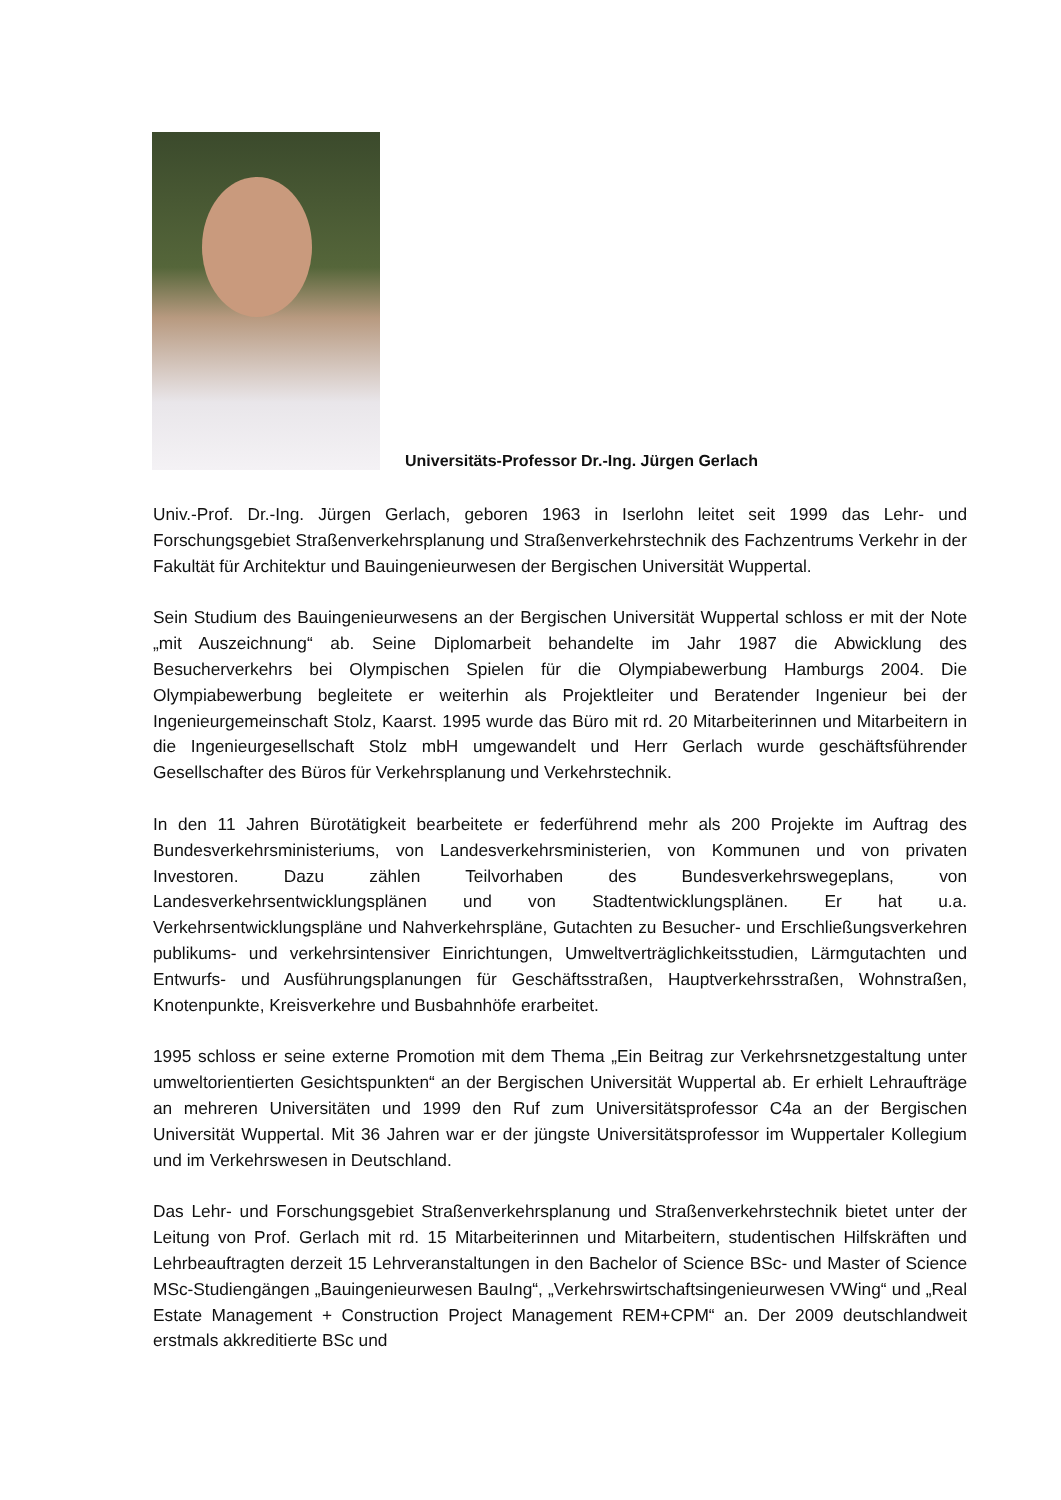Universitäts-Professor Dr.-Ing. Jürgen Gerlach
Univ.-Prof. Dr.-Ing. Jürgen Gerlach, geboren 1963 in Iserlohn leitet seit 1999 das Lehr- und Forschungsgebiet Straßenverkehrsplanung und Straßenverkehrstechnik des Fachzentrums Verkehr in der Fakultät für Architektur und Bauingenieurwesen der Bergischen Universität Wuppertal.
Sein Studium des Bauingenieurwesens an der Bergischen Universität Wuppertal schloss er mit der Note „mit Auszeichnung“ ab. Seine Diplomarbeit behandelte im Jahr 1987 die Abwicklung des Besucherverkehrs bei Olympischen Spielen für die Olympiabewerbung Hamburgs 2004. Die Olympiabewerbung begleitete er weiterhin als Projektleiter und Beratender Ingenieur bei der Ingenieurgemeinschaft Stolz, Kaarst. 1995 wurde das Büro mit rd. 20 Mitarbeiterinnen und Mitarbeitern in die Ingenieurgesellschaft Stolz mbH umgewandelt und Herr Gerlach wurde geschäftsführender Gesellschafter des Büros für Verkehrsplanung und Verkehrstechnik.
In den 11 Jahren Bürotätigkeit bearbeitete er federführend mehr als 200 Projekte im Auftrag des Bundesverkehrsministeriums, von Landesverkehrsministerien, von Kommunen und von privaten Investoren. Dazu zählen Teilvorhaben des Bundesverkehrswegeplans, von Landesverkehrsentwicklungsplänen und von Stadtentwicklungsplänen. Er hat u.a. Verkehrsentwicklungspläne und Nahverkehrspläne, Gutachten zu Besucher- und Erschließungsverkehren publikums- und verkehrsintensiver Einrichtungen, Umweltverträglichkeitsstudien, Lärmgutachten und Entwurfs- und Ausführungsplanungen für Geschäftsstraßen, Hauptverkehrsstraßen, Wohnstraßen, Knotenpunkte, Kreisverkehre und Busbahnhöfe erarbeitet.
1995 schloss er seine externe Promotion mit dem Thema „Ein Beitrag zur Verkehrsnetzgestaltung unter umweltorientierten Gesichtspunkten“ an der Bergischen Universität Wuppertal ab. Er erhielt Lehraufträge an mehreren Universitäten und 1999 den Ruf zum Universitätsprofessor C4a an der Bergischen Universität Wuppertal. Mit 36 Jahren war er der jüngste Universitätsprofessor im Wuppertaler Kollegium und im Verkehrswesen in Deutschland.
Das Lehr- und Forschungsgebiet Straßenverkehrsplanung und Straßenverkehrstechnik bietet unter der Leitung von Prof. Gerlach mit rd. 15 Mitarbeiterinnen und Mitarbeitern, studentischen Hilfskräften und Lehrbeauftragten derzeit 15 Lehrveranstaltungen in den Bachelor of Science BSc- und Master of Science MSc-Studiengängen „Bauingenieurwesen BauIng“, „Verkehrswirtschaftsingenieurwesen VWing“ und „Real Estate Management + Construction Project Management REM+CPM“ an. Der 2009 deutschlandweit erstmals akkreditierte BSc und